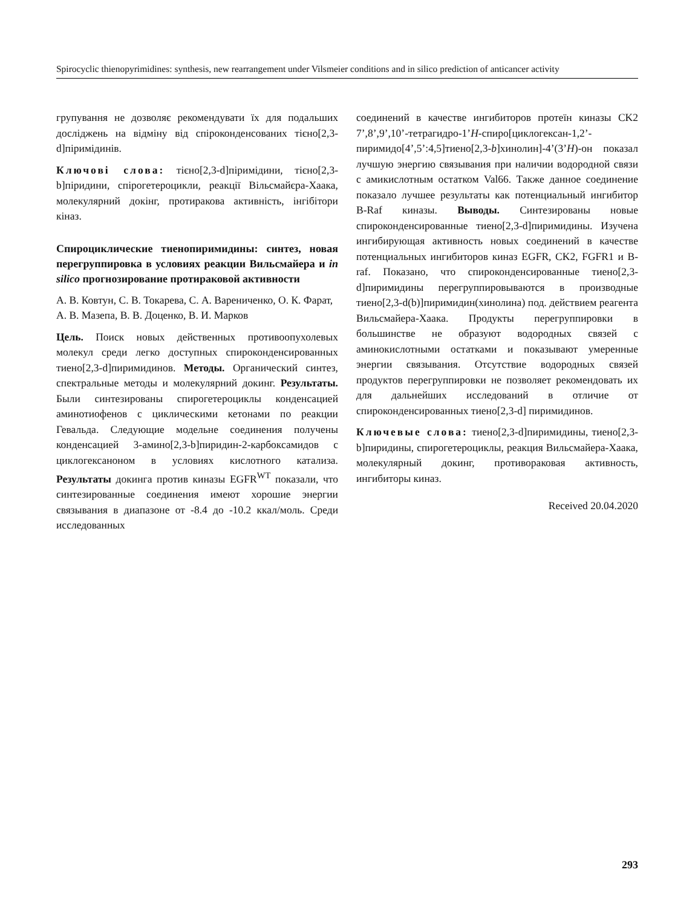Spirocyclic thienopyrimidines: synthesis, new rearrangement under Vilsmeier conditions and in silico prediction of anticancer activity
групування не дозволяє рекомендувати їх для подальших досліджень на відміну від спіроконденсованих тієно[2,3-d]піримідинів.
Ключові слова: тієно[2,3-d]піримідини, тієно[2,3-b]піридини, спірогетероцикли, реакції Вільсмайєра-Хаака, молекулярний докінг, протиракова активність, інгібітори кіназ.
Спироциклические тиенопиримидины: синтез, новая перегруппировка в условиях реакции Вильсмайера и in silico прогнозирование протираковой активности
А. В. Ковтун, С. В. Токарева, С. А. Варениченко, О. К. Фарат, А. В. Мазепа, В. В. Доценко, В. И. Марков
Цель. Поиск новых действенных противоопухолевых молекул среди легко доступных спироконденсированных тиено[2,3-d]пиримидинов. Методы. Органический синтез, спектральные методы и молекулярний докинг. Результаты. Были синтезированы спирогетероциклы конденсацией аминотиофенов с циклическими кетонами по реакции Гевальда. Следующие модельне соединения получены конденсацией 3-амино[2,3-b]пиридин-2-карбоксамидов с циклогексаноном в условиях кислотного катализа. Результаты докинга против киназы EGFR<sup>WT</sup> показали, что синтезированные соединения имеют хорошие энергии связывания в диапазоне от -8.4 до -10.2 ккал/моль. Среди исследованных
соединений в качестве ингибиторов протеїн киназы CK2 7’,8’,9’,10’-тетрагидро-1’H-спиро[циклогексан-1,2’-пиримидо[4’,5’:4,5]тиено[2,3-b]хинолин]-4’(3’H)-он показал лучшую энергию связывания при наличии водородной связи с амикислотным остатком Val66. Также данное соединение показало лучшее результаты как потенциальный ингибитор B-Raf киназы. Выводы. Синтезированы новые спироконденсированные тиено[2,3-d]пиримидины. Изучена ингибирующая активность новых соединений в качестве потенциальных ингибиторов киназ EGFR, CK2, FGFR1 и B-raf. Показано, что спироконденсированные тиено[2,3-d]пиримидины перегруппировываются в производные тиено[2,3-d(b)]пиримидин(хинолина) под. действием реагента Вильсмайера-Хаака. Продукты перегруппировки в большинстве не образуют водородных связей с аминокислотными остатками и показывают умеренные энергии связывания. Отсутствие водородных связей продуктов перегруппировки не позволяет рекомендовать их для дальнейших исследований в отличие от спироконденсированных тиено[2,3-d] пиримидинов.
Ключевые слова: тиено[2,3-d]пиримидины, тиено[2,3-b]пиридины, спирогетероциклы, реакция Вильсмайера-Хаака, молекулярный докинг, противораковая активность, ингибиторы киназ.
Received 20.04.2020
293